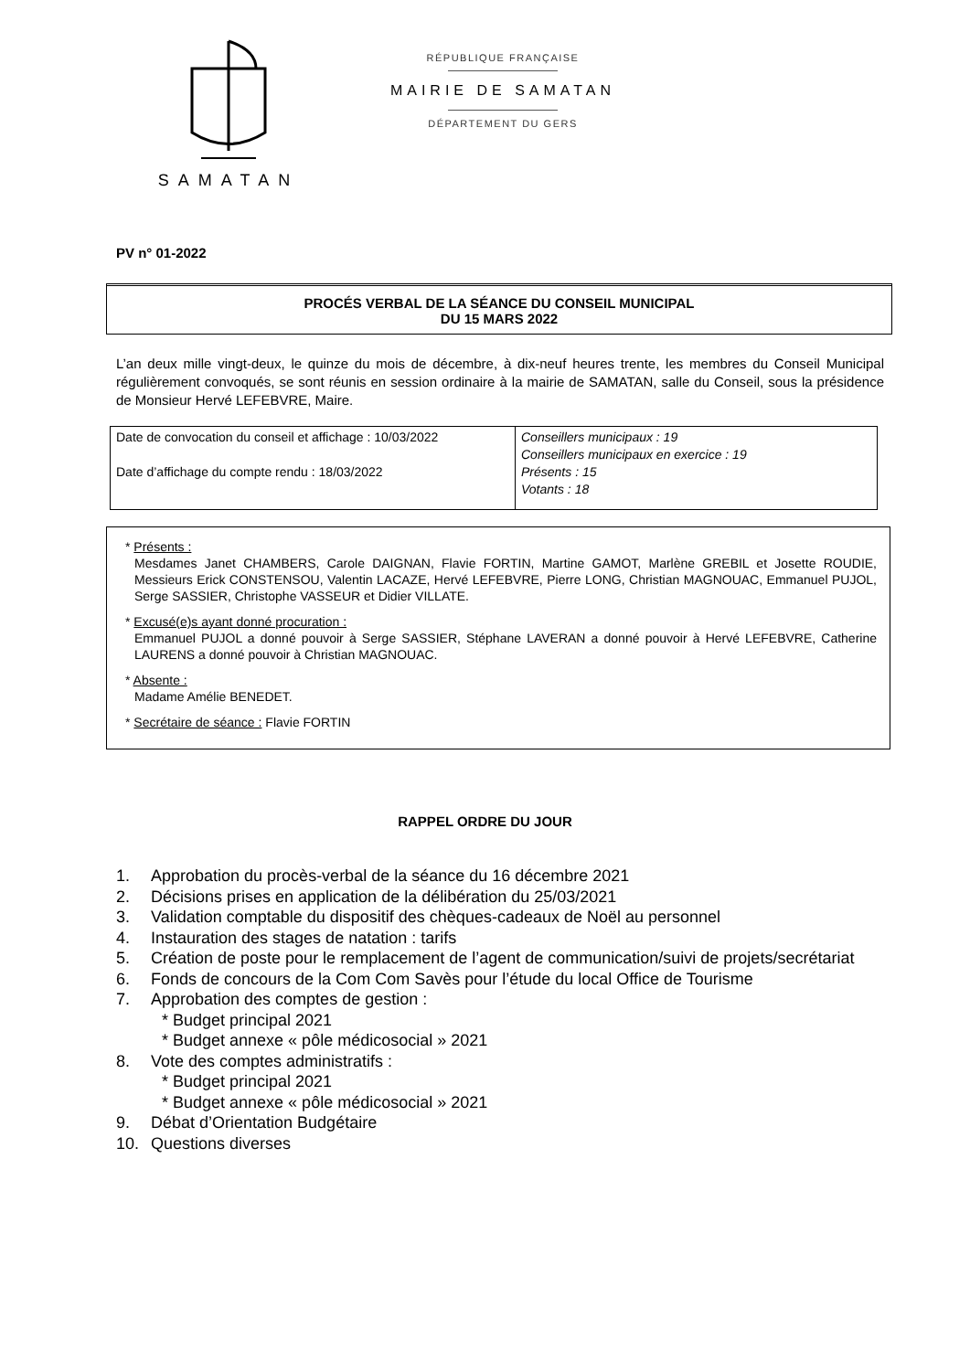SAMATAN
RÉPUBLIQUE FRANÇAISE
MAIRIE DE SAMATAN
DÉPARTEMENT DU GERS
PV n° 01-2022
PROCÉS VERBAL DE LA SÉANCE DU CONSEIL MUNICIPAL
DU 15 MARS 2022
L’an deux mille vingt-deux, le quinze du mois de décembre, à dix-neuf heures trente, les membres du Conseil Municipal régulièrement convoqués, se sont réunis en session ordinaire à la mairie de SAMATAN, salle du Conseil, sous la présidence de Monsieur Hervé LEFEBVRE, Maire.
| Date de convocation du conseil et affichage : 10/03/2022 Date d’affichage du compte rendu : 18/03/2022 | Conseillers municipaux : 19 Conseillers municipaux en exercice : 19 Présents : 15 Votants : 18 |
* Présents :
Mesdames Janet CHAMBERS, Carole DAIGNAN, Flavie FORTIN, Martine GAMOT, Marlène GREBIL et Josette ROUDIE, Messieurs Erick CONSTENSOU, Valentin LACAZE, Hervé LEFEBVRE, Pierre LONG, Christian MAGNOUAC, Emmanuel PUJOL, Serge SASSIER, Christophe VASSEUR et Didier VILLATE.
* Excusé(e)s ayant donné procuration :
Emmanuel PUJOL a donné pouvoir à Serge SASSIER, Stéphane LAVERAN a donné pouvoir à Hervé LEFEBVRE, Catherine LAURENS a donné pouvoir à Christian MAGNOUAC.
* Absente :
Madame Amélie BENEDET.
* Secrétaire de séance : Flavie FORTIN
RAPPEL ORDRE DU JOUR
1. Approbation du procès-verbal de la séance du 16 décembre 2021
2. Décisions prises en application de la délibération du 25/03/2021
3. Validation comptable du dispositif des chèques-cadeaux de Noël au personnel
4. Instauration des stages de natation : tarifs
5. Création de poste pour le remplacement de l’agent de communication/suivi de projets/secrétariat
6. Fonds de concours de la Com Com Savès pour l’étude du local Office de Tourisme
7. Approbation des comptes de gestion :
* Budget principal 2021
* Budget annexe « pôle médicosocial » 2021
8. Vote des comptes administratifs :
* Budget principal 2021
* Budget annexe « pôle médicosocial » 2021
9. Débat d’Orientation Budgétaire
10. Questions diverses